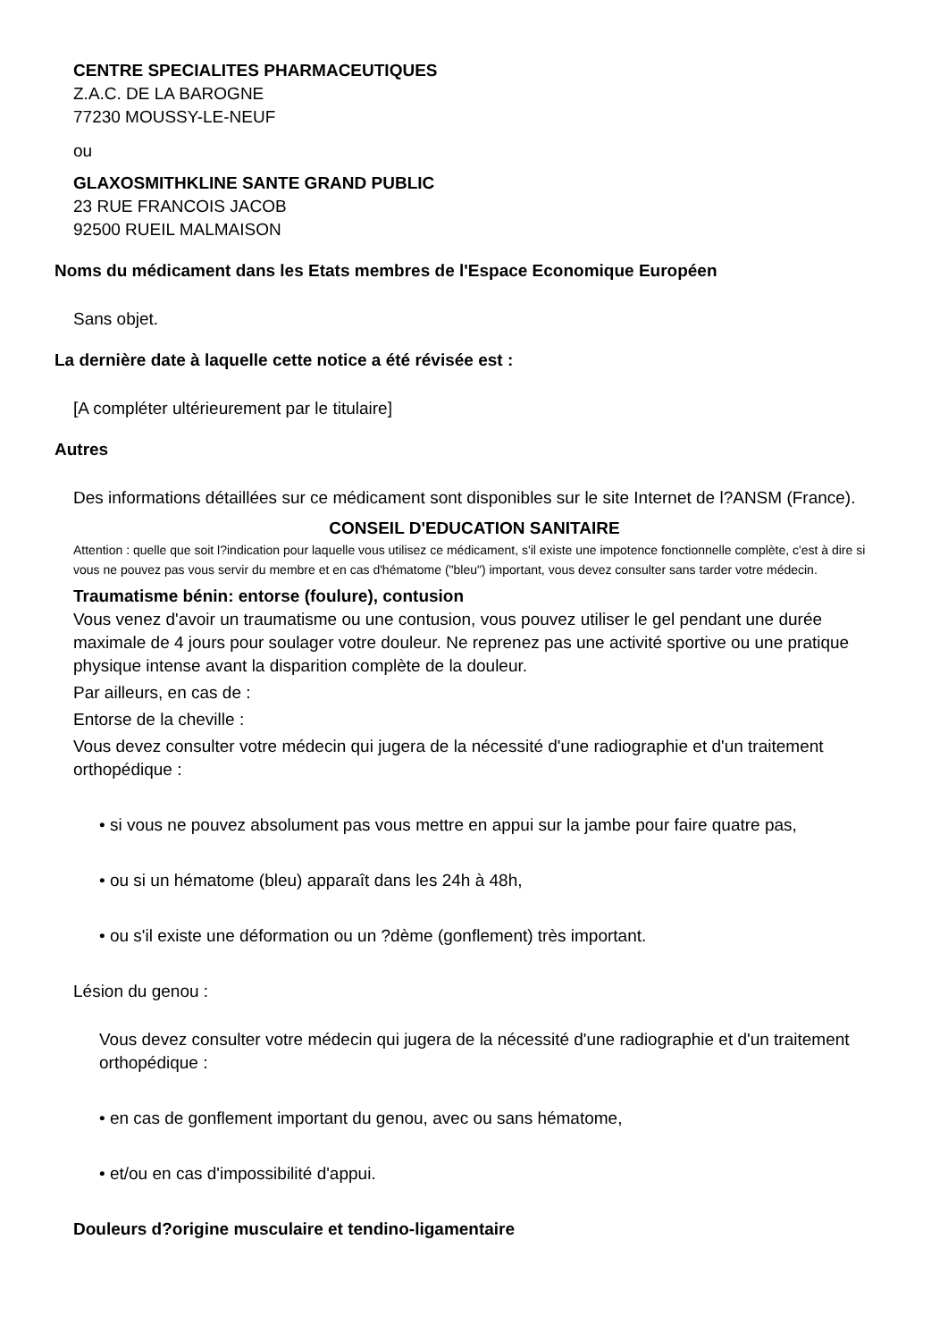CENTRE SPECIALITES PHARMACEUTIQUES
Z.A.C. DE LA BAROGNE
77230 MOUSSY-LE-NEUF
ou
GLAXOSMITHKLINE SANTE GRAND PUBLIC
23 RUE FRANCOIS JACOB
92500 RUEIL MALMAISON
Noms du médicament dans les Etats membres de l'Espace Economique Européen
Sans objet.
La dernière date à laquelle cette notice a été révisée est :
[A compléter ultérieurement par le titulaire]
Autres
Des informations détaillées sur ce médicament sont disponibles sur le site Internet de l?ANSM (France).
CONSEIL D'EDUCATION SANITAIRE
Attention : quelle que soit l?indication pour laquelle vous utilisez ce médicament, s'il existe une impotence fonctionnelle complète, c'est à dire si vous ne pouvez pas vous servir du membre et en cas d'hématome ("bleu") important, vous devez consulter sans tarder votre médecin.
Traumatisme bénin: entorse (foulure), contusion
Vous venez d'avoir un traumatisme ou une contusion, vous pouvez utiliser le gel pendant une durée maximale de 4 jours pour soulager votre douleur. Ne reprenez pas une activité sportive ou une pratique physique intense avant la disparition complète de la douleur.
Par ailleurs, en cas de :
Entorse de la cheville :
Vous devez consulter votre médecin qui jugera de la nécessité d'une radiographie et d'un traitement orthopédique :
• si vous ne pouvez absolument pas vous mettre en appui sur la jambe pour faire quatre pas,
• ou si un hématome (bleu) apparaît dans les 24h à 48h,
• ou s'il existe une déformation ou un ?dème (gonflement) très important.
Lésion du genou :
Vous devez consulter votre médecin qui jugera de la nécessité d'une radiographie et d'un traitement orthopédique :
• en cas de gonflement important du genou, avec ou sans hématome,
• et/ou en cas d'impossibilité d'appui.
Douleurs d?origine musculaire et tendino-ligamentaire